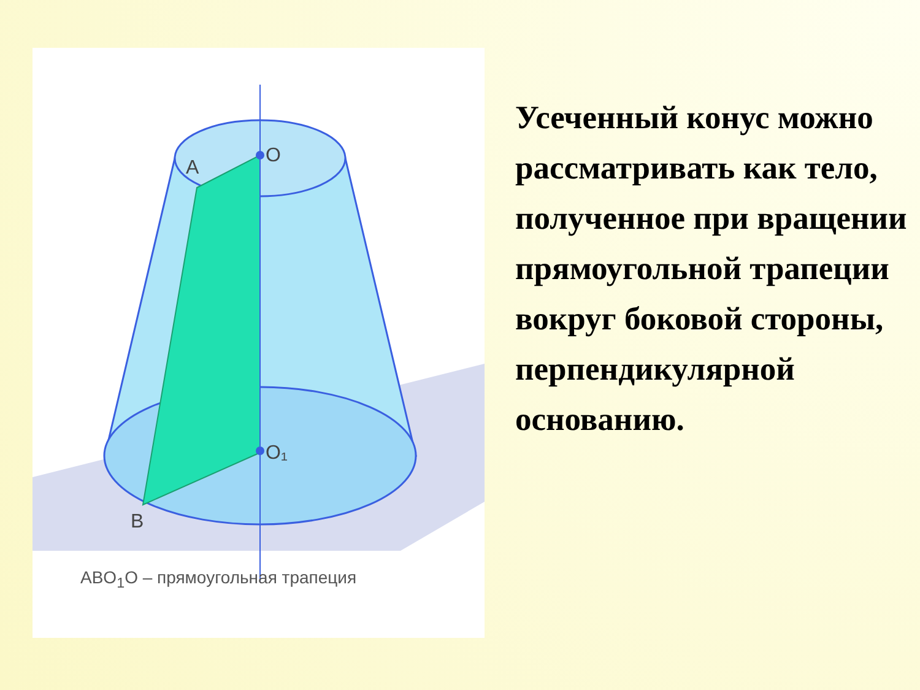O
A
O₁
B
ABO<sub>1</sub>O – прямоугольная трапеция
Усеченный конус можно рассматривать как тело, полученное при вращении прямоугольной трапеции вокруг боковой стороны, перпендикулярной основанию.